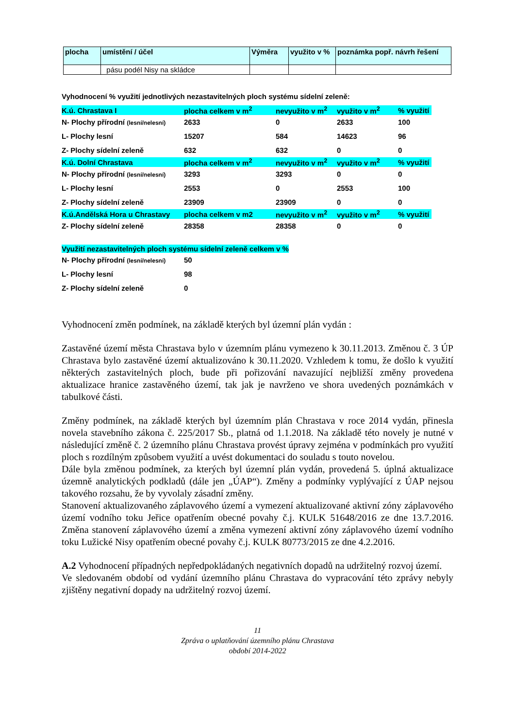| plocha | umístění / účel | Výměra | využito v % | poznámka popř. návrh řešení |
| --- | --- | --- | --- | --- |
| | pásu podél Nisy na skládce | | | |
Vyhodnocení % využití jednotlivých nezastavitelných ploch systému sídelní zeleně:
| K.ú. Chrastava I | plocha celkem v m<sup>2</sup> | nevyužito v m<sup>2</sup> | využito v m<sup>2</sup> | % využití |
| N- Plochy přírodní (lesní/nelesní) | 2633 | 0 | 2633 | 100 |
| L- Plochy lesní | 15207 | 584 | 14623 | 96 |
| Z- Plochy sídelní zeleně | 632 | 632 | 0 | 0 |
| K.ú. Dolní Chrastava | plocha celkem v m<sup>2</sup> | nevyužito v m<sup>2</sup> | využito v m<sup>2</sup> | % využití |
| N- Plochy přírodní (lesní/nelesní) | 3293 | 3293 | 0 | 0 |
| L- Plochy lesní | 2553 | 0 | 2553 | 100 |
| Z- Plochy sídelní zeleně | 23909 | 23909 | 0 | 0 |
| K.ú.Andělská Hora u Chrastavy | plocha celkem v m2 | nevyužito v m<sup>2</sup> | využito v m<sup>2</sup> | % využití |
| Z- Plochy sídelní zeleně | 28358 | 28358 | 0 | 0 |
Využití nezastavitelných ploch systému sídelní zeleně celkem v %
| N- Plochy přírodní (lesní/nelesní) | 50 |
| L- Plochy lesní | 98 |
| Z- Plochy sídelní zeleně | 0 |
Vyhodnocení změn podmínek, na základě kterých byl územní plán vydán :
Zastavěné území města Chrastava bylo v územním plánu vymezeno k 30.11.2013. Změnou č. 3 ÚP Chrastava bylo zastavěné území aktualizováno k 30.11.2020. Vzhledem k tomu, že došlo k využití některých zastavitelných ploch, bude při pořizování navazující nejbližší změny provedena aktualizace hranice zastavěného území, tak jak je navrženo ve shora uvedených poznámkách v tabulkové části.
Změny podmínek, na základě kterých byl územním plán Chrastava v roce 2014 vydán, přinesla novela stavebního zákona č. 225/2017 Sb., platná od 1.1.2018. Na základě této novely je nutné v následující změně č. 2 územního plánu Chrastava provést úpravy zejména v podmínkách pro využití ploch s rozdílným způsobem využití a uvést dokumentaci do souladu s touto novelou.
Dále byla změnou podmínek, za kterých byl územní plán vydán, provedená 5. úplná aktualizace územně analytických podkladů (dále jen „ÚAP“). Změny a podmínky vyplývající z ÚAP nejsou takového rozsahu, že by vyvolaly zásadní změny.
Stanovení aktualizovaného záplavového území a vymezení aktualizované aktivní zóny záplavového území vodního toku Jeřice opatřením obecné povahy č.j. KULK 51648/2016 ze dne 13.7.2016. Změna stanovení záplavového území a změna vymezení aktivní zóny záplavového území vodního toku Lužické Nisy opatřením obecné povahy č.j. KULK 80773/2015 ze dne 4.2.2016.
A.2 Vyhodnocení případných nepředpokládaných negativních dopadů na udržitelný rozvoj území.
Ve sledovaném období od vydání územního plánu Chrastava do vypracování této zprávy nebyly zjištěny negativní dopady na udržitelný rozvoj území.
11
Zpráva o uplatňování územního plánu Chrastava
období 2014-2022